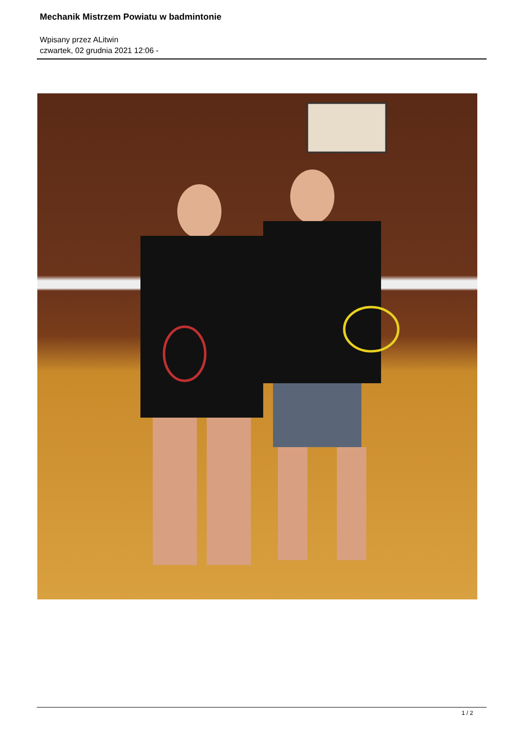Mechanik Mistrzem Powiatu w badmintonie
Wpisany przez ALitwin
czwartek, 02 grudnia 2021 12:06 -
1 / 2